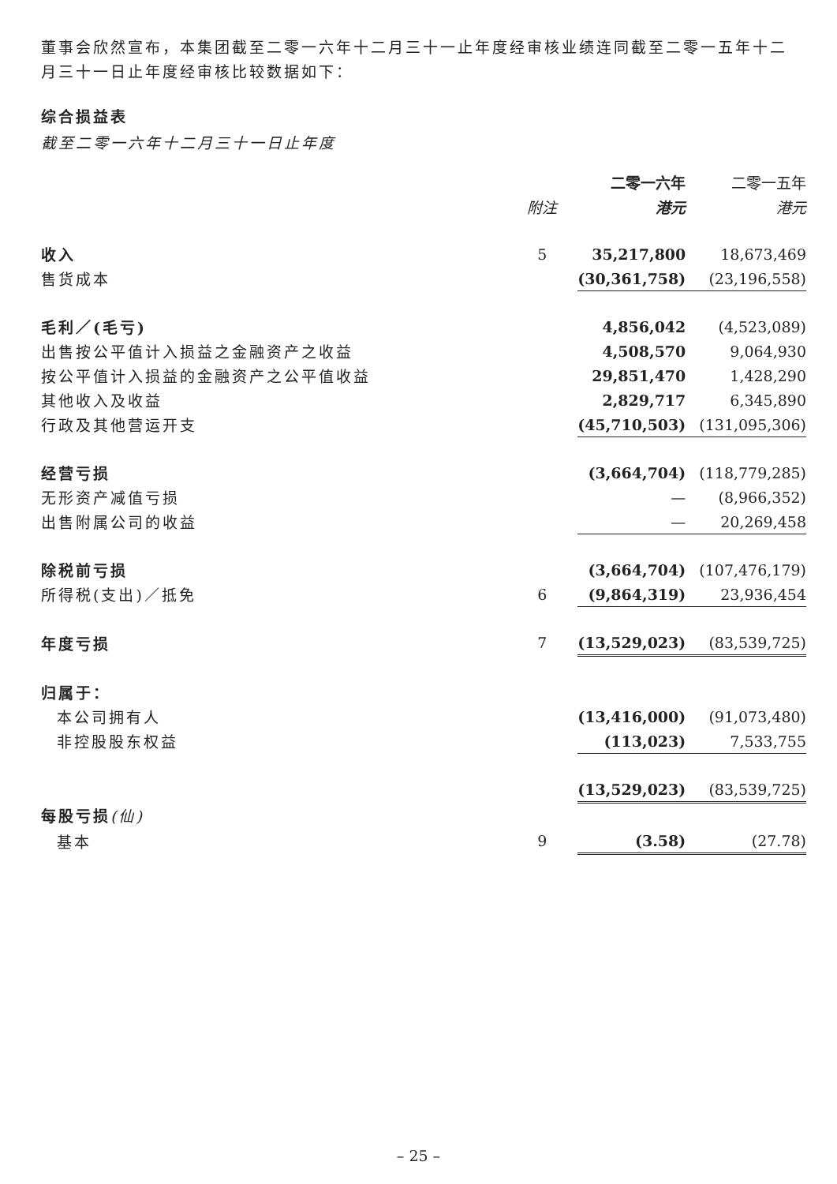董事会欣然宣布，本集团截至二零一六年十二月三十一止年度经审核业绩连同截至二零一五年十二月三十一日止年度经审核比较数据如下：
综合损益表
截至二零一六年十二月三十一日止年度
| | | 二零一六年 | 二零一五年 |
| | 附注 | 港元 | 港元 |
| 收入 | 5 | 35,217,800 | 18,673,469 |
| 售货成本 | | (30,361,758) | (23,196,558) |
| 毛利／(毛亏) | | 4,856,042 | (4,523,089) |
| 出售按公平值计入损益之金融资产之收益 | | 4,508,570 | 9,064,930 |
| 按公平值计入损益的金融资产之公平值收益 | | 29,851,470 | 1,428,290 |
| 其他收入及收益 | | 2,829,717 | 6,345,890 |
| 行政及其他营运开支 | | (45,710,503) | (131,095,306) |
| 经营亏损 | | (3,664,704) | (118,779,285) |
| 无形资产减值亏损 | | — | (8,966,352) |
| 出售附属公司的收益 | | — | 20,269,458 |
| 除税前亏损 | | (3,664,704) | (107,476,179) |
| 所得税(支出)／抵免 | 6 | (9,864,319) | 23,936,454 |
| 年度亏损 | 7 | (13,529,023) | (83,539,725) |
| 归属于： | | | |
| 本公司拥有人 | | (13,416,000) | (91,073,480) |
| 非控股股东权益 | | (113,023) | 7,533,755 |
| | | (13,529,023) | (83,539,725) |
| 每股亏损 (仙) | | | |
| 基本 | 9 | (3.58) | (27.78) |
– 25 –